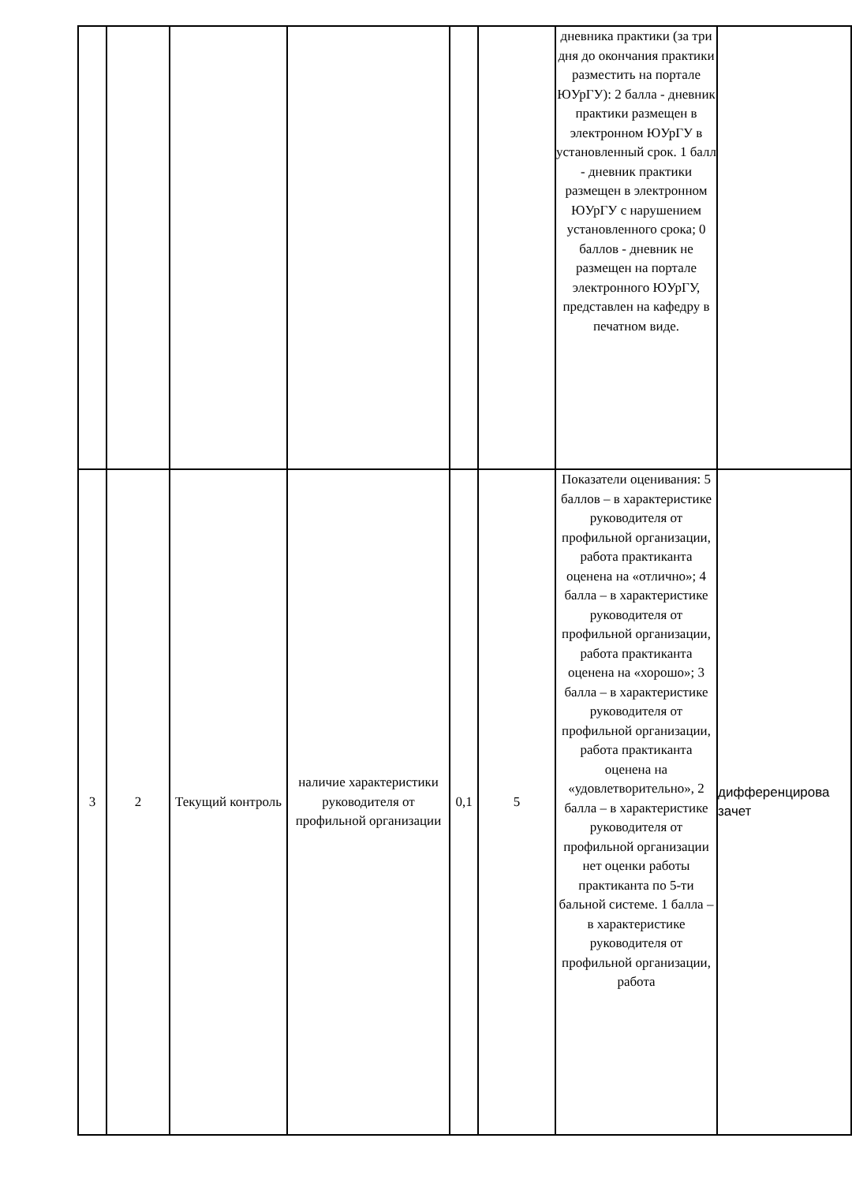| | | | | | | дневника практики (за три дня до окончания практики разместить на портале ЮУрГУ): 2 балла - дневник практики размещен в электронном ЮУрГУ в установленный срок. 1 балл - дневник практики размещен в электронном ЮУрГУ с нарушением установленного срока; 0 баллов - дневник не размещен на портале электронного ЮУрГУ, представлен на кафедру в печатном виде. | |
| 3 | 2 | Текущий контроль | наличие характеристики руководителя от профильной организации | 0,1 | 5 | Показатели оценивания: 5 баллов – в характеристике руководителя от профильной организации, работа практиканта оценена на «отлично»; 4 балла – в характеристике руководителя от профильной организации, работа практиканта оценена на «хорошо»; 3 балла – в характеристике руководителя от профильной организации, работа практиканта оценена на «удовлетворительно», 2 балла – в характеристике руководителя от профильной организации нет оценки работы практиканта по 5-ти бальной системе. 1 балла – в характеристике руководителя от профильной организации, работа | дифференцирова зачет |